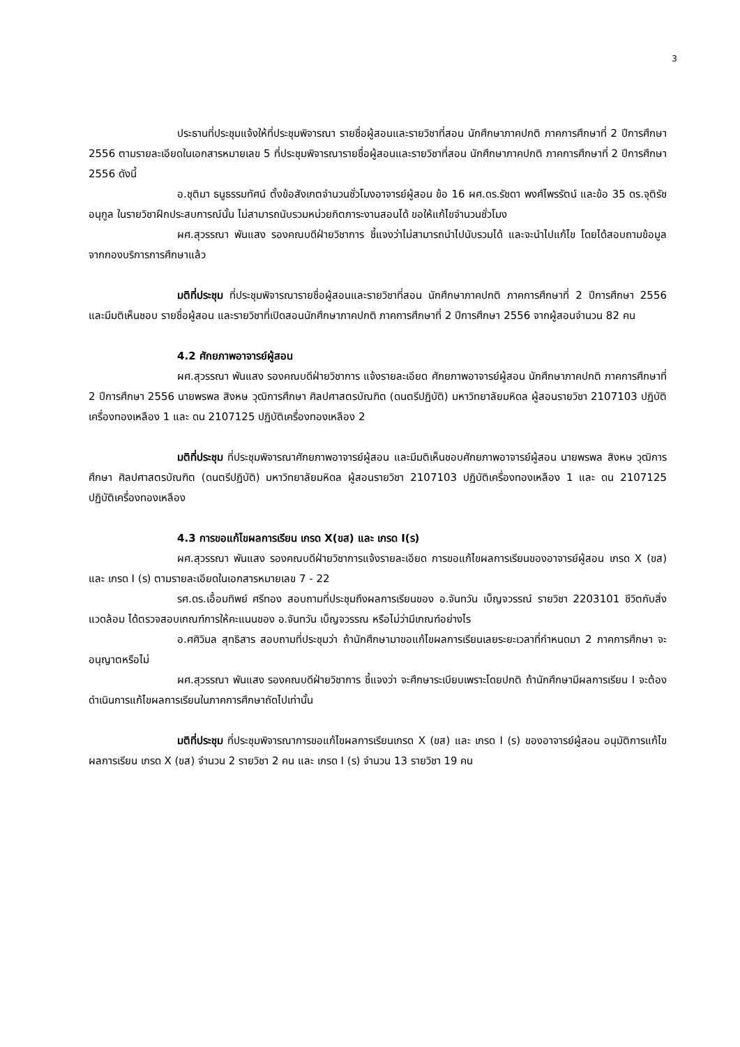3
ประธานที่ประชุมแจ้งให้ที่ประชุมพิจารณา รายชื่อผู้สอนและรายวิชาที่สอน นักศึกษาภาคปกติ ภาคการศึกษาที่ 2 ปีการศึกษา 2556 ตามรายละเอียดในเอกสารหมายเลข 5 ที่ประชุมพิจารณารายชื่อผู้สอนและรายวิชาที่สอน นักศึกษาภาคปกติ ภาคการศึกษาที่ 2 ปีการศึกษา 2556 ดังนี้
อ.ชุติมา ธนูธรรมทัศน์ ตั้งข้อสังเกตจำนวนชั่วโมงอาจารย์ผู้สอน ข้อ 16 ผศ.ดร.รัชดา พงศ์ไพรรัตน์ และข้อ 35 ดร.จุติรัช อนุกูล ในรายวิชาฝึกประสบการณ์นั้น ไม่สามารถนับรวมหน่วยกิตภาระงานสอนได้ ขอให้แก้ไขจำนวนชั่วโมง
ผศ.สุวรรณา พันแสง รองคณบดีฝ่ายวิชาการ ชี้แจงว่าไม่สามารถนำไปนับรวมได้ และจะนำไปแก้ไข โดยได้สอบถามข้อมูลจากกองบริการการศึกษาแล้ว
มติที่ประชุม ที่ประชุมพิจารณารายชื่อผู้สอนและรายวิชาที่สอน นักศึกษาภาคปกติ ภาคการศึกษาที่ 2 ปีการศึกษา 2556 และมีมติเห็นชอบ รายชื่อผู้สอน และรายวิชาที่เปิดสอนนักศึกษาภาคปกติ ภาคการศึกษาที่ 2 ปีการศึกษา 2556 จากผู้สอนจำนวน 82 คน
4.2 ศักยภาพอาจารย์ผู้สอน
ผศ.สุวรรณา พันแสง รองคณบดีฝ่ายวิชาการ แจ้งรายละเอียด ศักยภาพอาจารย์ผู้สอน นักศึกษาภาคปกติ ภาคการศึกษาที่ 2 ปีการศึกษา 2556 นายพรพล สิงหษ วุฒิการศึกษา ศิลปศาสตรบัณฑิต (ดนตรีปฏิบัติ) มหาวิทยาลัยมหิดล ผู้สอนรายวิชา 2107103 ปฏิบัติเครื่องทองเหลือง 1 และ ดน 2107125 ปฏิบัติเครื่องทองเหลือง 2
มติที่ประชุม ที่ประชุมพิจารณาศักยภาพอาจารย์ผู้สอน และมีมติเห็นชอบศักยภาพอาจารย์ผู้สอน นายพรพล สิงหษ วุฒิการศึกษา ศิลปศาสตรบัณฑิต (ดนตรีปฏิบัติ) มหาวิทยาลัยมหิดล ผู้สอนรายวิชา 2107103 ปฏิบัติเครื่องทองเหลือง 1 และ ดน 2107125 ปฏิบัติเครื่องทองเหลือง
4.3 การขอแก้ไขผลการเรียน เกรด X(ขส) และ เกรด I(ร)
ผศ.สุวรรณา พันแสง รองคณบดีฝ่ายวิชาการแจ้งรายละเอียด การขอแก้ไขผลการเรียนของอาจารย์ผู้สอน เกรด X (ขส) และ เกรด I (ร) ตามรายละเอียดในเอกสารหมายเลข 7 - 22
รศ.ดร.เอื้อมทิพย์ ศรีทอง สอบถามที่ประชุมถึงผลการเรียนของ อ.จันทวัน เบ็ญจวรรณ์ รายวิชา 2203101 ชีวิตกับสิ่งแวดล้อม ได้ตรวจสอบเกณฑ์การให้คะแนนของ อ.จันทวัน เบ็ญจวรรณ หรือไม่ว่ามีเกณฑ์อย่างไร
อ.ศศิวิมล สุทธิสาร สอบถามที่ประชุมว่า ถ้านักศึกษามาขอแก้ไขผลการเรียนเลยระยะเวลาที่กำหนดมา 2 ภาคการศึกษา จะอนุญาตหรือไม่
ผศ.สุวรรณา พันแสง รองคณบดีฝ่ายวิชาการ ชี้แจงว่า จะศึกษาระเบียบเพราะโดยปกติ ถ้านักศึกษามีผลการเรียน I จะต้องดำเนินการแก้ไขผลการเรียนในภาคการศึกษาถัดไปเท่านั้น
มติที่ประชุม ที่ประชุมพิจารณาการขอแก้ไขผลการเรียนเกรด X (ขส) และ เกรด I (ร) ของอาจารย์ผู้สอน อนุมัติการแก้ไขผลการเรียน เกรด X (ขส) จำนวน 2 รายวิชา 2 คน และ เกรด I (ร) จำนวน 13 รายวิชา 19 คน